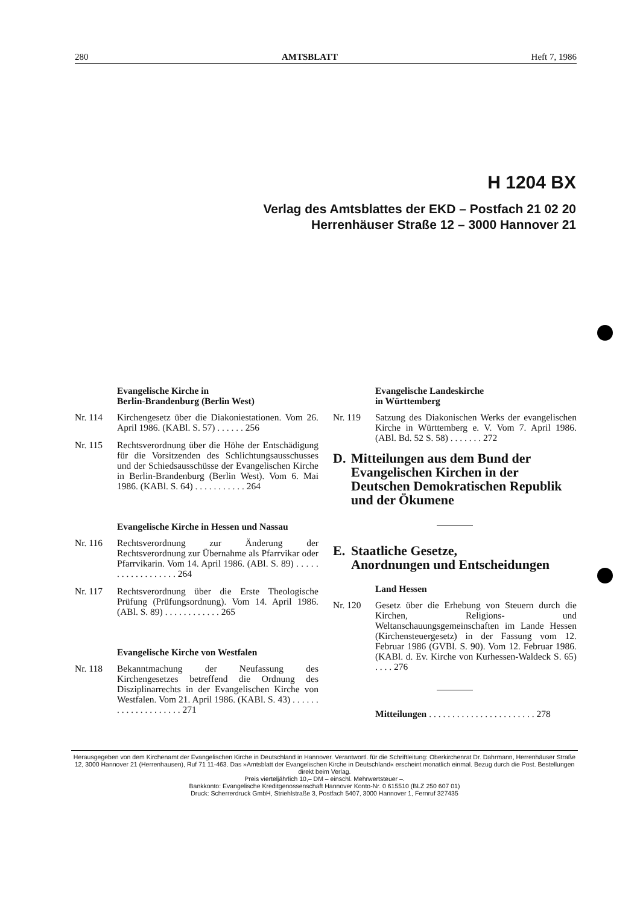280 AMTSBLATT Heft 7, 1986
H 1204 BX
Verlag des Amtsblattes der EKD – Postfach 21 02 20
Herrenhäuser Straße 12 – 3000 Hannover 21
Evangelische Kirche in
Berlin-Brandenburg (Berlin West)
Nr. 114 Kirchengesetz über die Diakoniestationen. Vom 26. April 1986. (KABl. S. 57) . . . . . . 256
Nr. 115 Rechtsverordnung über die Höhe der Entschädigung für die Vorsitzenden des Schlichtungsausschusses und der Schiedsausschüsse der Evangelischen Kirche in Berlin-Brandenburg (Berlin West). Vom 6. Mai 1986. (KABl. S. 64) . . . . . . . . . . . 264
Evangelische Kirche in Hessen und Nassau
Nr. 116 Rechtsverordnung zur Änderung der Rechtsverordnung zur Übernahme als Pfarrvikar oder Pfarrvikarin. Vom 14. April 1986. (ABl. S. 89) . . . . . . . . . . . . . . . . . . 264
Nr. 117 Rechtsverordnung über die Erste Theologische Prüfung (Prüfungsordnung). Vom 14. April 1986. (ABl. S. 89) . . . . . . . . . . . . 265
Evangelische Kirche von Westfalen
Nr. 118 Bekanntmachung der Neufassung des Kirchengesetzes betreffend die Ordnung des Disziplinarrechts in der Evangelischen Kirche von Westfalen. Vom 21. April 1986. (KABl. S. 43) . . . . . . . . . . . . . . . . . . . . 271
Evangelische Landeskirche
in Württemberg
Nr. 119 Satzung des Diakonischen Werks der evangelischen Kirche in Württemberg e. V. Vom 7. April 1986. (ABl. Bd. 52 S. 58) . . . . . . . 272
D. Mitteilungen aus dem Bund der Evangelischen Kirchen in der Deutschen Demokratischen Republik und der Ökumene
E. Staatliche Gesetze,
Anordnungen und Entscheidungen
Land Hessen
Nr. 120 Gesetz über die Erhebung von Steuern durch die Kirchen, Religions- und Weltanschauungsgemeinschaften im Lande Hessen (Kirchensteuergesetz) in der Fassung vom 12. Februar 1986 (GVBl. S. 90). Vom 12. Februar 1986. (KABl. d. Ev. Kirche von Kurhessen-Waldeck S. 65) . . . . 276
Mitteilungen . . . . . . . . . . . . . . . . . . . . . . . 278
Herausgegeben von dem Kirchenamt der Evangelischen Kirche in Deutschland in Hannover. Verantwortl. für die Schriftleitung: Oberkirchenrat Dr. Dahrmann, Herrenhäuser Straße 12, 3000 Hannover 21 (Herrenhausen), Ruf 71 11-463. Das »Amtsblatt der Evangelischen Kirche in Deutschland« erscheint monatlich einmal. Bezug durch die Post. Bestellungen direkt beim Verlag.
Preis vierteljährlich 10,– DM – einschl. Mehrwertsteuer –.
Bankkonto: Evangelische Kreditgenossenschaft Hannover Konto-Nr. 0 615510 (BLZ 250 607 01)
Druck: Scherrerdruck GmbH, Striehlstraße 3, Postfach 5407, 3000 Hannover 1, Fernruf 327435